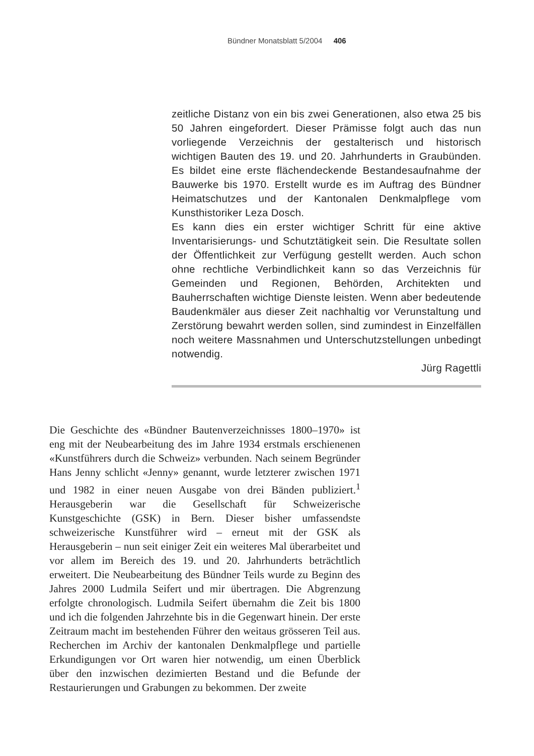Bündner Monatsblatt 5/2004 406
zeitliche Distanz von ein bis zwei Generationen, also etwa 25 bis 50 Jahren eingefordert. Dieser Prämisse folgt auch das nun vorliegende Verzeichnis der gestalterisch und historisch wichtigen Bauten des 19. und 20. Jahrhunderts in Graubünden. Es bildet eine erste flächendeckende Bestandesaufnahme der Bauwerke bis 1970. Erstellt wurde es im Auftrag des Bündner Heimatschutzes und der Kantonalen Denkmalpflege vom Kunsthistoriker Leza Dosch.
Es kann dies ein erster wichtiger Schritt für eine aktive Inventarisierungs- und Schutztätigkeit sein. Die Resultate sollen der Öffentlichkeit zur Verfügung gestellt werden. Auch schon ohne rechtliche Verbindlichkeit kann so das Verzeichnis für Gemeinden und Regionen, Behörden, Architekten und Bauherrschaften wichtige Dienste leisten. Wenn aber bedeutende Baudenkmäler aus dieser Zeit nachhaltig vor Verunstaltung und Zerstörung bewahrt werden sollen, sind zumindest in Einzelfällen noch weitere Massnahmen und Unterschutzstellungen unbedingt notwendig.
Jürg Ragettli
Die Geschichte des «Bündner Bautenverzeichnisses 1800–1970» ist eng mit der Neubearbeitung des im Jahre 1934 erstmals erschienenen «Kunstführers durch die Schweiz» verbunden. Nach seinem Begründer Hans Jenny schlicht «Jenny» genannt, wurde letzterer zwischen 1971 und 1982 in einer neuen Ausgabe von drei Bänden publiziert.<sup>1</sup> Herausgeberin war die Gesellschaft für Schweizerische Kunstgeschichte (GSK) in Bern. Dieser bisher umfassendste schweizerische Kunstführer wird – erneut mit der GSK als Herausgeberin – nun seit einiger Zeit ein weiteres Mal überarbeitet und vor allem im Bereich des 19. und 20. Jahrhunderts beträchtlich erweitert. Die Neubearbeitung des Bündner Teils wurde zu Beginn des Jahres 2000 Ludmila Seifert und mir übertragen. Die Abgrenzung erfolgte chronologisch. Ludmila Seifert übernahm die Zeit bis 1800 und ich die folgenden Jahrzehnte bis in die Gegenwart hinein. Der erste Zeitraum macht im bestehenden Führer den weitaus grösseren Teil aus. Recherchen im Archiv der kantonalen Denkmalpflege und partielle Erkundigungen vor Ort waren hier notwendig, um einen Überblick über den inzwischen dezimierten Bestand und die Befunde der Restaurierungen und Grabungen zu bekommen. Der zweite